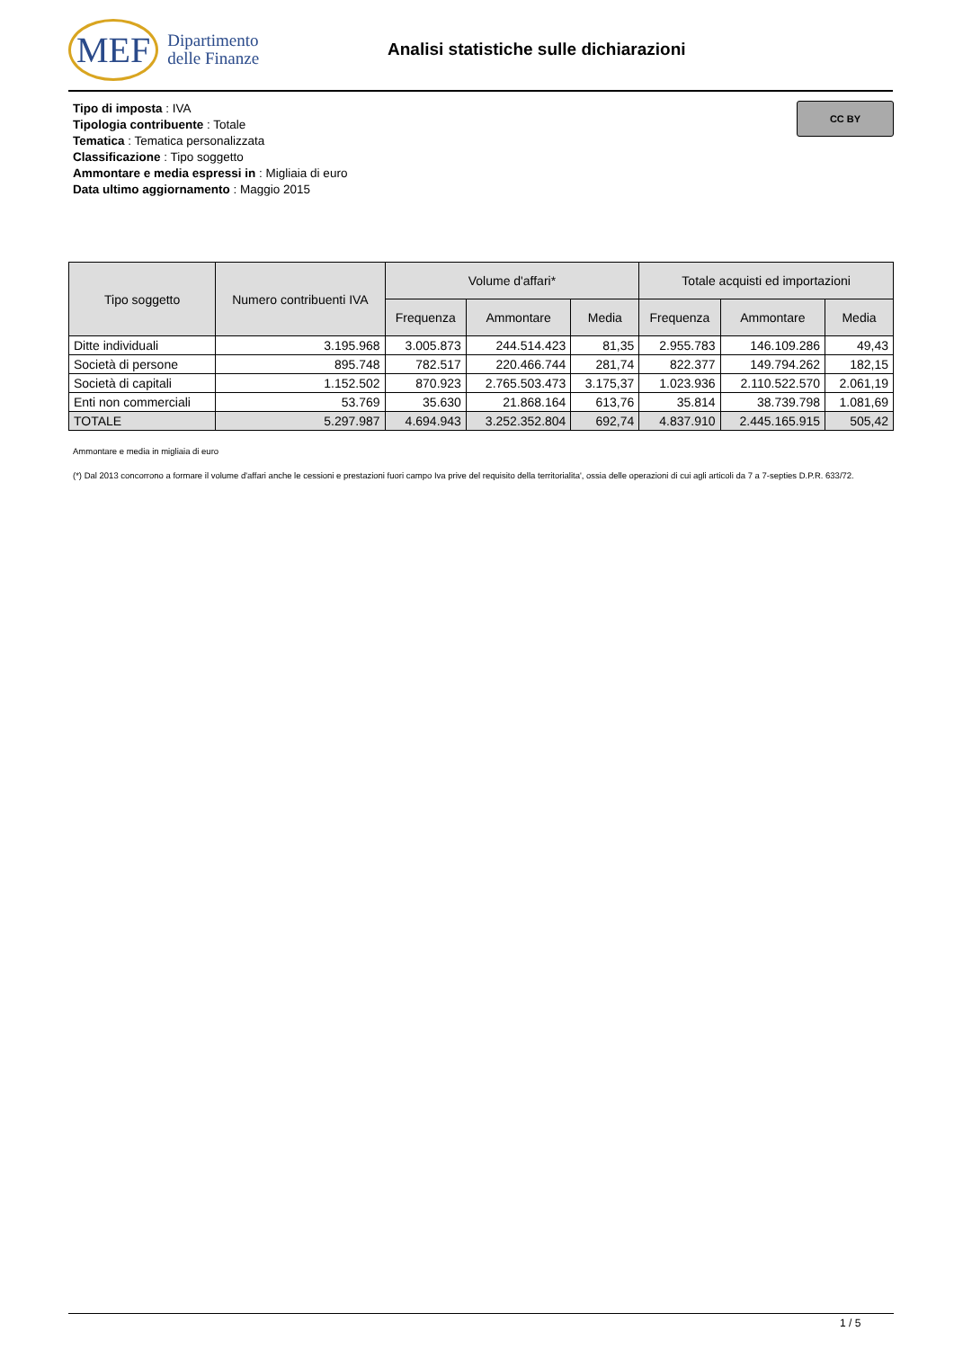MEF Dipartimento
delle Finanze
Analisi statistiche sulle dichiarazioni
Tipo di imposta : IVA
Tipologia contribuente : Totale
Tematica : Tematica personalizzata
Classificazione : Tipo soggetto
Ammontare e media espressi in : Migliaia di euro
Data ultimo aggiornamento : Maggio 2015
CC BY
| Tipo soggetto | Numero contribuenti IVA | Volume d'affari* | | | Totale acquisti ed importazioni | | |
| --- | --- | --- | --- | --- | --- | --- | --- |
| | | Frequenza | Ammontare | Media | Frequenza | Ammontare | Media |
| Ditte individuali | 3.195.968 | 3.005.873 | 244.514.423 | 81,35 | 2.955.783 | 146.109.286 | 49,43 |
| Società di persone | 895.748 | 782.517 | 220.466.744 | 281,74 | 822.377 | 149.794.262 | 182,15 |
| Società di capitali | 1.152.502 | 870.923 | 2.765.503.473 | 3.175,37 | 1.023.936 | 2.110.522.570 | 2.061,19 |
| Enti non commerciali | 53.769 | 35.630 | 21.868.164 | 613,76 | 35.814 | 38.739.798 | 1.081,69 |
| TOTALE | 5.297.987 | 4.694.943 | 3.252.352.804 | 692,74 | 4.837.910 | 2.445.165.915 | 505,42 |
Ammontare e media in migliaia di euro
(*) Dal 2013 concorrono a formare il volume d'affari anche le cessioni e prestazioni fuori campo Iva prive del requisito della territorialita', ossia delle operazioni di cui agli articoli da 7 a 7-septies D.P.R. 633/72.
1 / 5